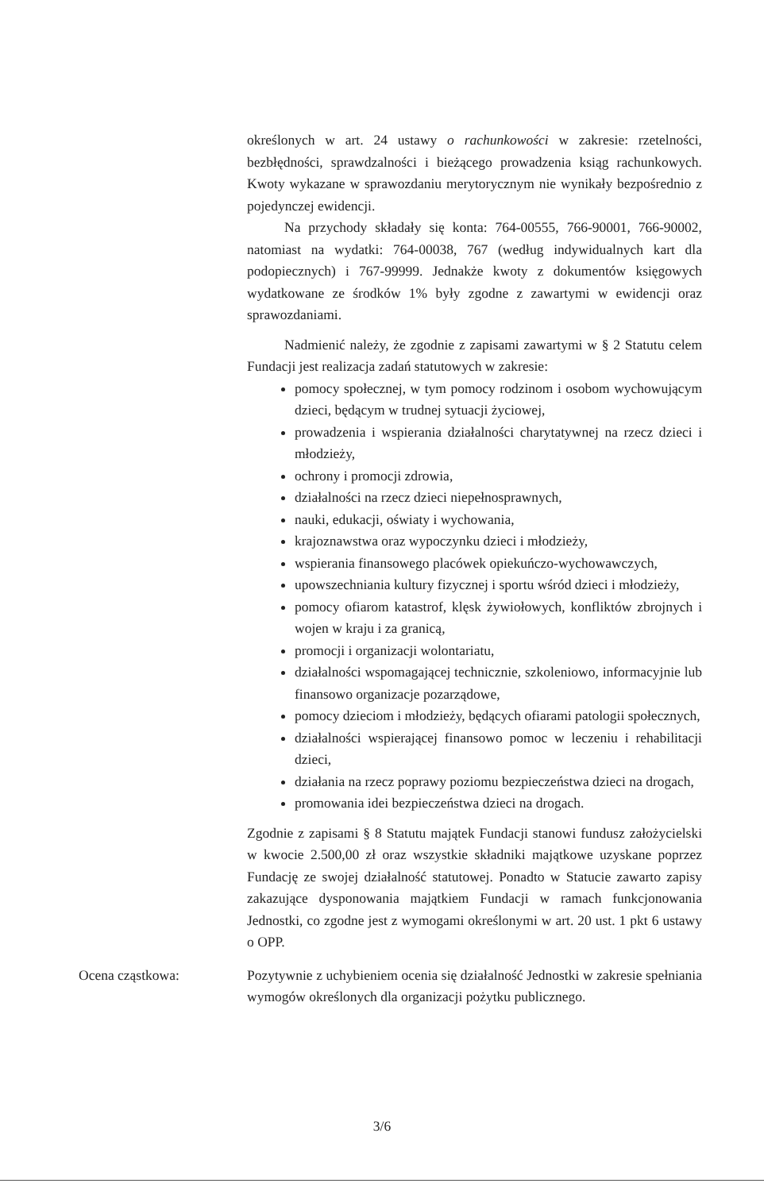określonych w art. 24 ustawy o rachunkowości w zakresie: rzetelności, bezbłędności, sprawdzalności i bieżącego prowadzenia ksiąg rachunkowych. Kwoty wykazane w sprawozdaniu merytorycznym nie wynikały bezpośrednio z pojedynczej ewidencji.
Na przychody składały się konta: 764-00555, 766-90001, 766-90002, natomiast na wydatki: 764-00038, 767 (według indywidualnych kart dla podopiecznych) i 767-99999. Jednakże kwoty z dokumentów księgowych wydatkowane ze środków 1% były zgodne z zawartymi w ewidencji oraz sprawozdaniami.
Nadmienić należy, że zgodnie z zapisami zawartymi w § 2 Statutu celem Fundacji jest realizacja zadań statutowych w zakresie:
pomocy społecznej, w tym pomocy rodzinom i osobom wychowującym dzieci, będącym w trudnej sytuacji życiowej,
prowadzenia i wspierania działalności charytatywnej na rzecz dzieci i młodzieży,
ochrony i promocji zdrowia,
działalności na rzecz dzieci niepełnosprawnych,
nauki, edukacji, oświaty i wychowania,
krajoznawstwa oraz wypoczynku dzieci i młodzieży,
wspierania finansowego placówek opiekuńczo-wychowawczych,
upowszechniania kultury fizycznej i sportu wśród dzieci i młodzieży,
pomocy ofiarom katastrof, klęsk żywiołowych, konfliktów zbrojnych i wojen w kraju i za granicą,
promocji i organizacji wolontariatu,
działalności wspomagającej technicznie, szkoleniowo, informacyjnie lub finansowo organizacje pozarządowe,
pomocy dzieciom i młodzieży, będących ofiarami patologii społecznych,
działalności wspierającej finansowo pomoc w leczeniu i rehabilitacji dzieci,
działania na rzecz poprawy poziomu bezpieczeństwa dzieci na drogach,
promowania idei bezpieczeństwa dzieci na drogach.
Zgodnie z zapisami § 8 Statutu majątek Fundacji stanowi fundusz założycielski w kwocie 2.500,00 zł oraz wszystkie składniki majątkowe uzyskane poprzez Fundację ze swojej działalność statutowej. Ponadto w Statucie zawarto zapisy zakazujące dysponowania majątkiem Fundacji w ramach funkcjonowania Jednostki, co zgodne jest z wymogami określonymi w art. 20 ust. 1 pkt 6 ustawy o OPP.
Ocena cząstkowa:
Pozytywnie z uchybieniem ocenia się działalność Jednostki w zakresie spełniania wymogów określonych dla organizacji pożytku publicznego.
3/6